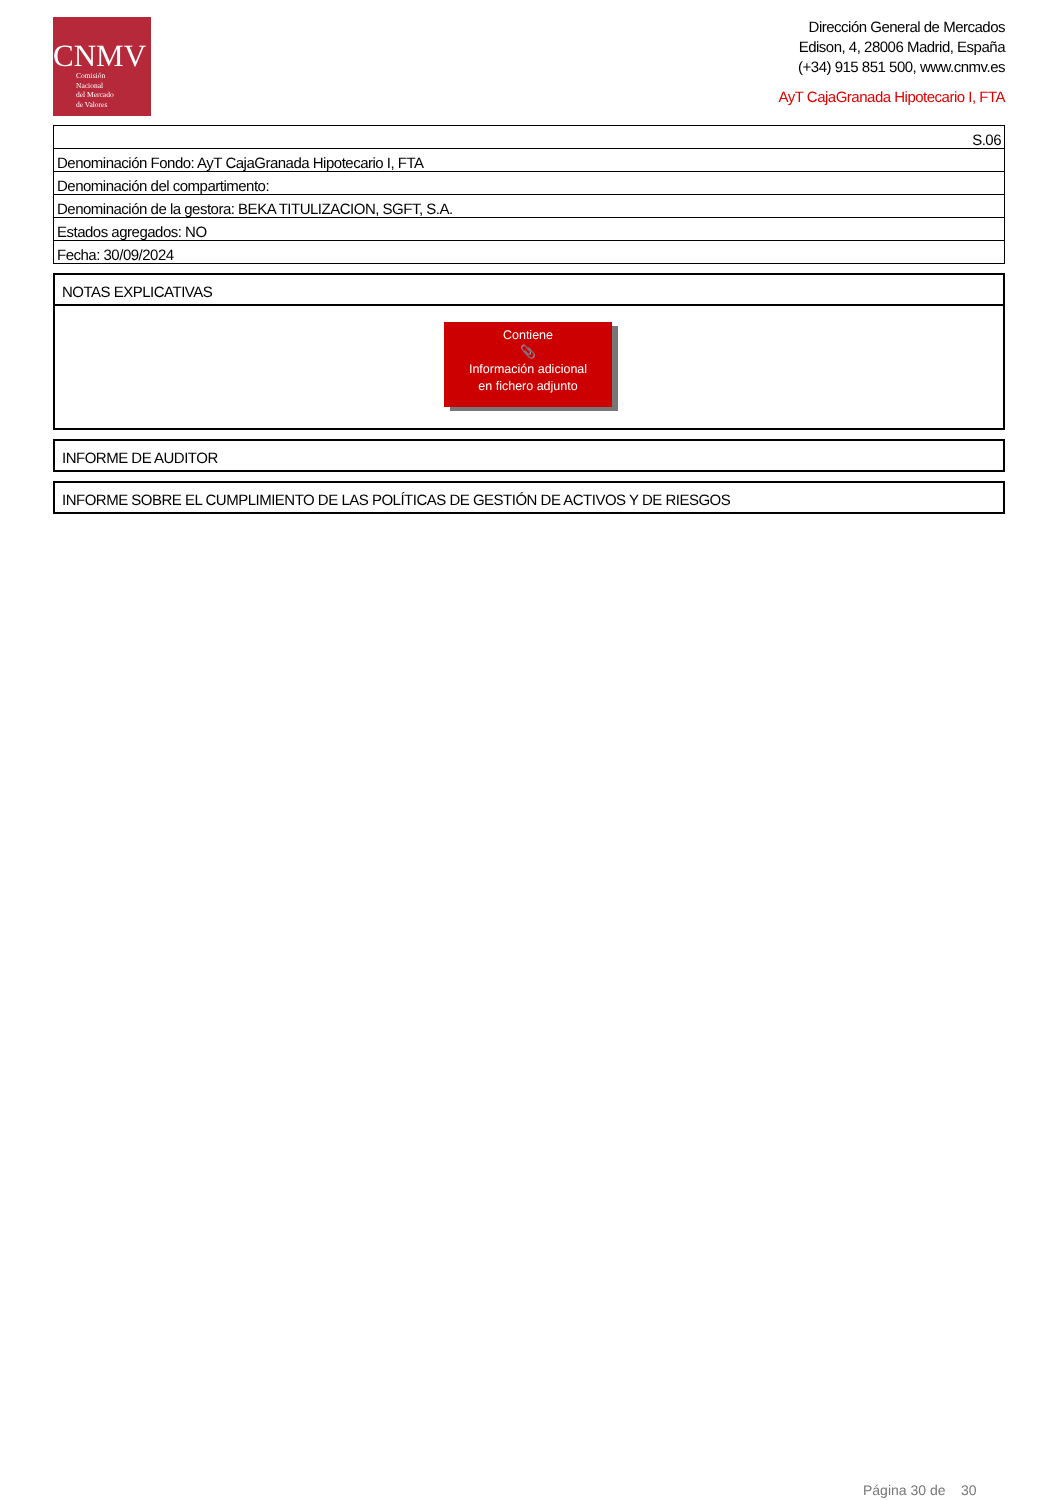CNMV
Comisión
Nacional
del Mercado
de Valores
Dirección General de Mercados
Edison, 4, 28006 Madrid, España
(+34) 915 851 500, www.cnmv.es
AyT CajaGranada Hipotecario I, FTA
| S.06 |
| Denominación Fondo: AyT CajaGranada Hipotecario I, FTA |
| Denominación del compartimento: |
| Denominación de la gestora: BEKA TITULIZACION, SGFT, S.A. |
| Estados agregados: NO |
| Fecha: 30/09/2024 |
NOTAS EXPLICATIVAS
Contiene
📎
Información adicional
en fichero adjunto
INFORME DE AUDITOR
INFORME SOBRE EL CUMPLIMIENTO DE LAS POLÍTICAS DE GESTIÓN DE ACTIVOS Y DE RIESGOS
Página 30 de 30